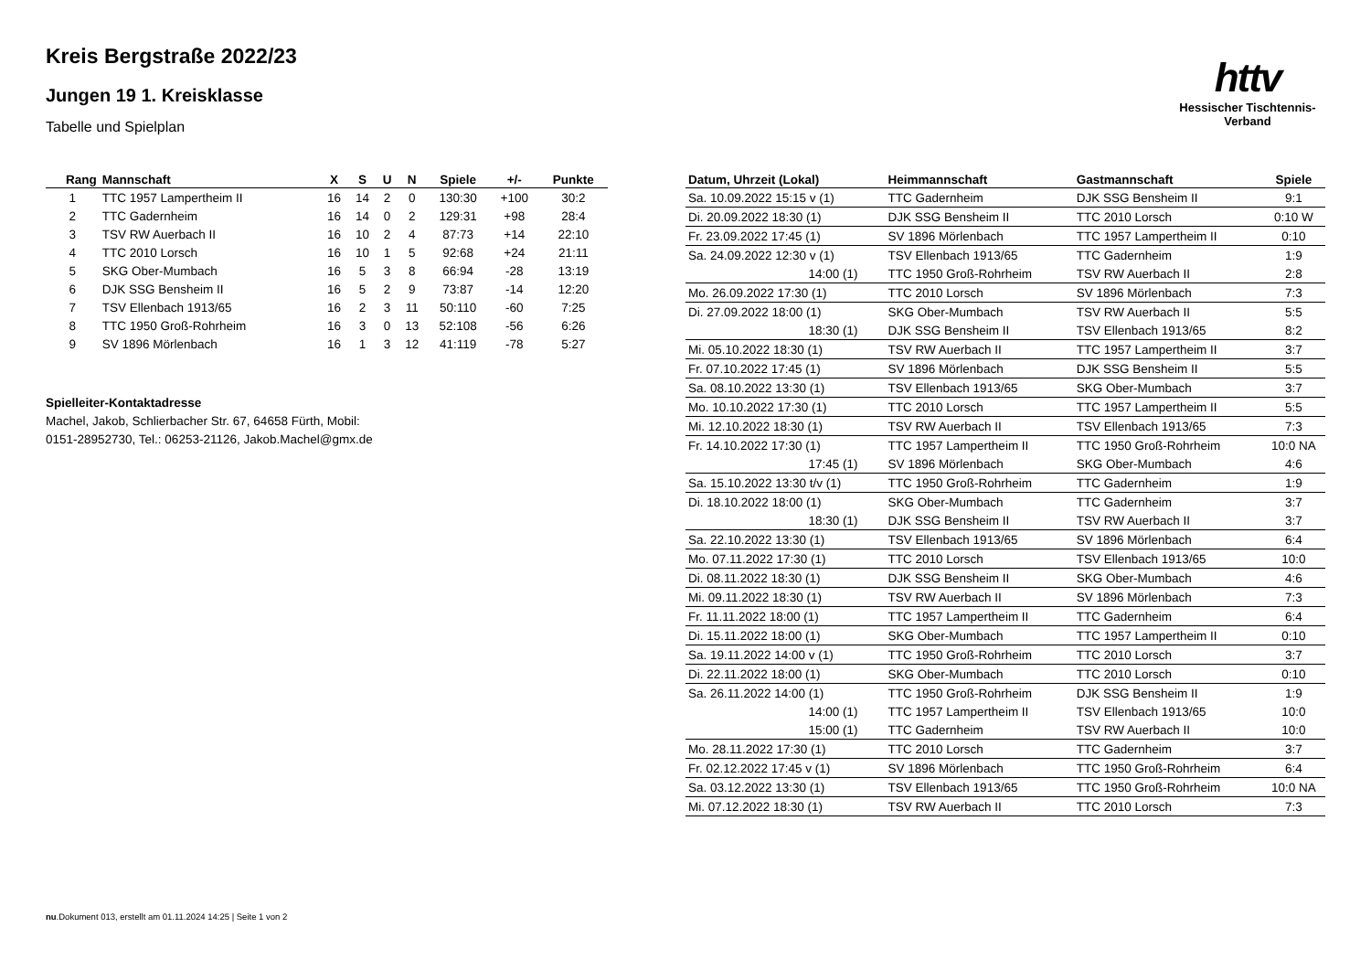Kreis Bergstraße 2022/23
Jungen 19 1. Kreisklasse
Tabelle und Spielplan
httv
Hessischer Tischtennis-Verband
| Rang | Mannschaft | X | S | U | N | Spiele | +/- | Punkte |
| --- | --- | --- | --- | --- | --- | --- | --- | --- |
| 1 | TTC 1957 Lampertheim II | 16 | 14 | 2 | 0 | 130:30 | +100 | 30:2 |
| 2 | TTC Gadernheim | 16 | 14 | 0 | 2 | 129:31 | +98 | 28:4 |
| 3 | TSV RW Auerbach II | 16 | 10 | 2 | 4 | 87:73 | +14 | 22:10 |
| 4 | TTC 2010 Lorsch | 16 | 10 | 1 | 5 | 92:68 | +24 | 21:11 |
| 5 | SKG Ober-Mumbach | 16 | 5 | 3 | 8 | 66:94 | -28 | 13:19 |
| 6 | DJK SSG Bensheim II | 16 | 5 | 2 | 9 | 73:87 | -14 | 12:20 |
| 7 | TSV Ellenbach 1913/65 | 16 | 2 | 3 | 11 | 50:110 | -60 | 7:25 |
| 8 | TTC 1950 Groß-Rohrheim | 16 | 3 | 0 | 13 | 52:108 | -56 | 6:26 |
| 9 | SV 1896 Mörlenbach | 16 | 1 | 3 | 12 | 41:119 | -78 | 5:27 |
Spielleiter-Kontaktadresse
Machel, Jakob, Schlierbacher Str. 67, 64658 Fürth, Mobil:
0151-28952730, Tel.: 06253-21126, Jakob.Machel@gmx.de
| Datum, Uhrzeit (Lokal) | Heimmannschaft | Gastmannschaft | Spiele |
| --- | --- | --- | --- |
| Sa. 10.09.2022 15:15 v (1) | TTC Gadernheim | DJK SSG Bensheim II | 9:1 |
| Di. 20.09.2022 18:30 (1) | DJK SSG Bensheim II | TTC 2010 Lorsch | 0:10 W |
| Fr. 23.09.2022 17:45 (1) | SV 1896 Mörlenbach | TTC 1957 Lampertheim II | 0:10 |
| Sa. 24.09.2022 12:30 v (1) | TSV Ellenbach 1913/65 | TTC Gadernheim | 1:9 |
| 14:00 (1) | TTC 1950 Groß-Rohrheim | TSV RW Auerbach II | 2:8 |
| Mo. 26.09.2022 17:30 (1) | TTC 2010 Lorsch | SV 1896 Mörlenbach | 7:3 |
| Di. 27.09.2022 18:00 (1) | SKG Ober-Mumbach | TSV RW Auerbach II | 5:5 |
| 18:30 (1) | DJK SSG Bensheim II | TSV Ellenbach 1913/65 | 8:2 |
| Mi. 05.10.2022 18:30 (1) | TSV RW Auerbach II | TTC 1957 Lampertheim II | 3:7 |
| Fr. 07.10.2022 17:45 (1) | SV 1896 Mörlenbach | DJK SSG Bensheim II | 5:5 |
| Sa. 08.10.2022 13:30 (1) | TSV Ellenbach 1913/65 | SKG Ober-Mumbach | 3:7 |
| Mo. 10.10.2022 17:30 (1) | TTC 2010 Lorsch | TTC 1957 Lampertheim II | 5:5 |
| Mi. 12.10.2022 18:30 (1) | TSV RW Auerbach II | TSV Ellenbach 1913/65 | 7:3 |
| Fr. 14.10.2022 17:30 (1) | TTC 1957 Lampertheim II | TTC 1950 Groß-Rohrheim | 10:0 NA |
| 17:45 (1) | SV 1896 Mörlenbach | SKG Ober-Mumbach | 4:6 |
| Sa. 15.10.2022 13:30 t/v (1) | TTC 1950 Groß-Rohrheim | TTC Gadernheim | 1:9 |
| Di. 18.10.2022 18:00 (1) | SKG Ober-Mumbach | TTC Gadernheim | 3:7 |
| 18:30 (1) | DJK SSG Bensheim II | TSV RW Auerbach II | 3:7 |
| Sa. 22.10.2022 13:30 (1) | TSV Ellenbach 1913/65 | SV 1896 Mörlenbach | 6:4 |
| Mo. 07.11.2022 17:30 (1) | TTC 2010 Lorsch | TSV Ellenbach 1913/65 | 10:0 |
| Di. 08.11.2022 18:30 (1) | DJK SSG Bensheim II | SKG Ober-Mumbach | 4:6 |
| Mi. 09.11.2022 18:30 (1) | TSV RW Auerbach II | SV 1896 Mörlenbach | 7:3 |
| Fr. 11.11.2022 18:00 (1) | TTC 1957 Lampertheim II | TTC Gadernheim | 6:4 |
| Di. 15.11.2022 18:00 (1) | SKG Ober-Mumbach | TTC 1957 Lampertheim II | 0:10 |
| Sa. 19.11.2022 14:00 v (1) | TTC 1950 Groß-Rohrheim | TTC 2010 Lorsch | 3:7 |
| Di. 22.11.2022 18:00 (1) | SKG Ober-Mumbach | TTC 2010 Lorsch | 0:10 |
| Sa. 26.11.2022 14:00 (1) | TTC 1950 Groß-Rohrheim | DJK SSG Bensheim II | 1:9 |
| 14:00 (1) | TTC 1957 Lampertheim II | TSV Ellenbach 1913/65 | 10:0 |
| 15:00 (1) | TTC Gadernheim | TSV RW Auerbach II | 10:0 |
| Mo. 28.11.2022 17:30 (1) | TTC 2010 Lorsch | TTC Gadernheim | 3:7 |
| Fr. 02.12.2022 17:45 v (1) | SV 1896 Mörlenbach | TTC 1950 Groß-Rohrheim | 6:4 |
| Sa. 03.12.2022 13:30 (1) | TSV Ellenbach 1913/65 | TTC 1950 Groß-Rohrheim | 10:0 NA |
| Mi. 07.12.2022 18:30 (1) | TSV RW Auerbach II | TTC 2010 Lorsch | 7:3 |
nu.Dokument 013, erstellt am 01.11.2024 14:25 | Seite 1 von 2